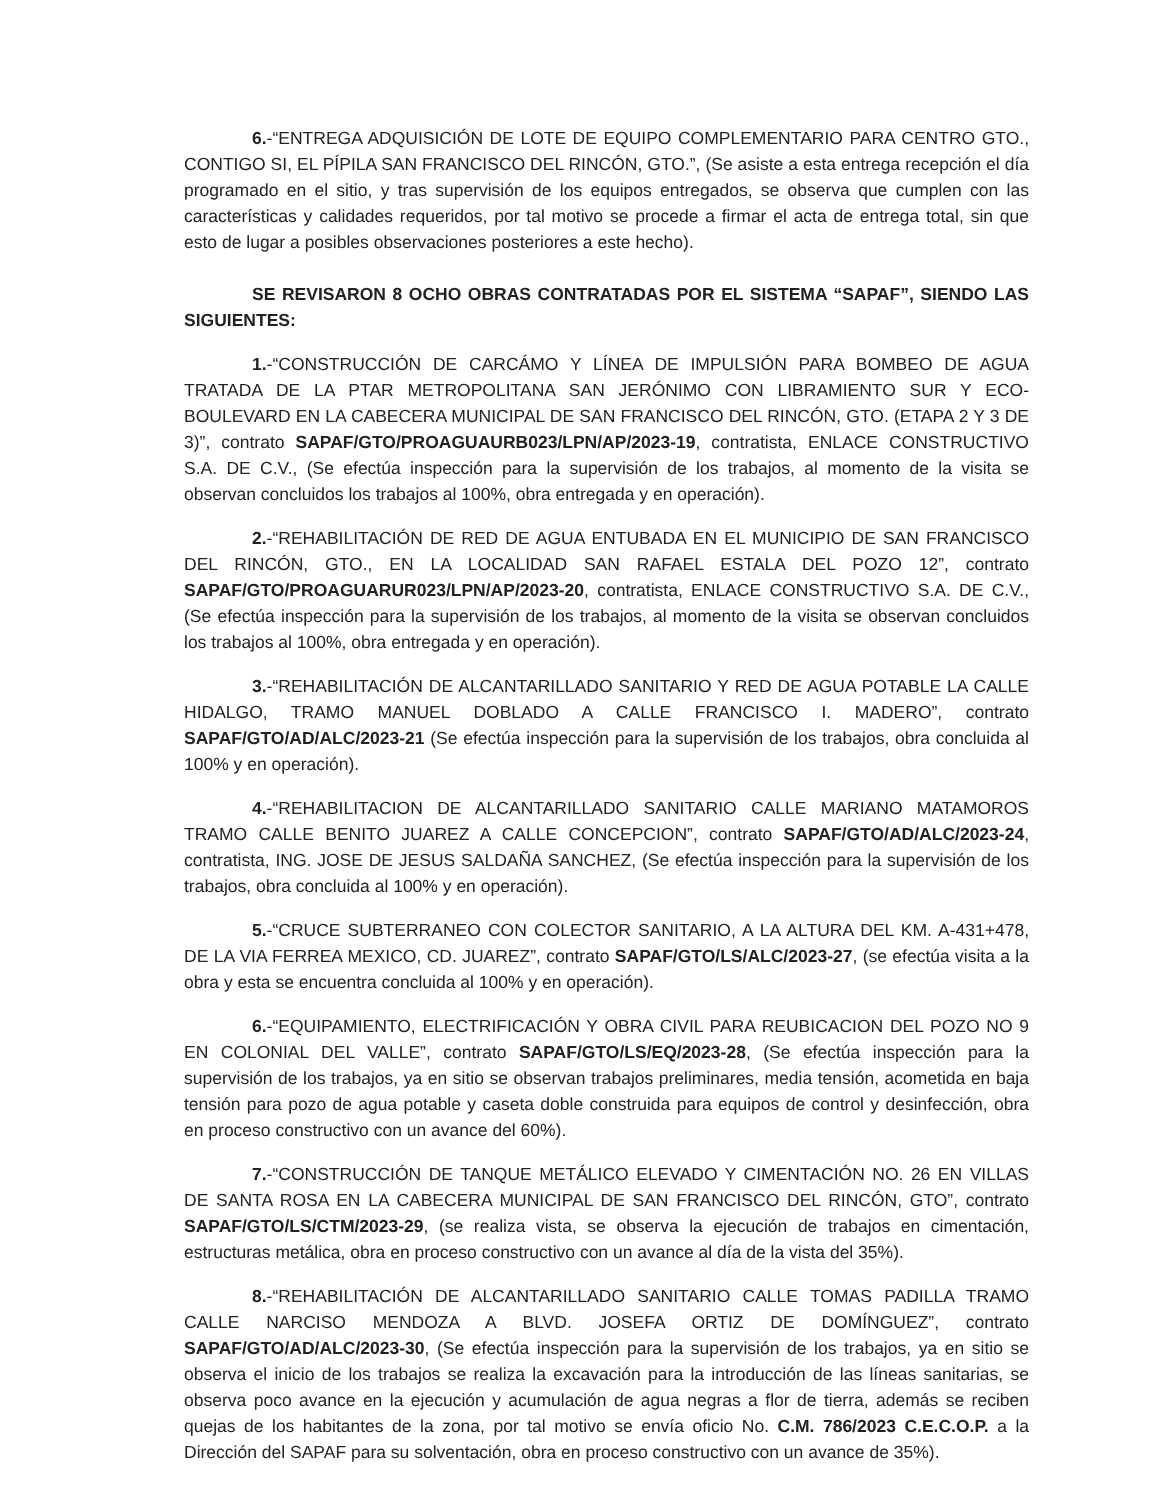6.-“ENTREGA ADQUISICIÓN DE LOTE DE EQUIPO COMPLEMENTARIO PARA CENTRO GTO., CONTIGO SI, EL PÍPILA SAN FRANCISCO DEL RINCÓN, GTO.”, (Se asiste a esta entrega recepción el día programado en el sitio, y tras supervisión de los equipos entregados, se observa que cumplen con las características y calidades requeridos, por tal motivo se procede a firmar el acta de entrega total, sin que esto de lugar a posibles observaciones posteriores a este hecho).
SE REVISARON 8 OCHO OBRAS CONTRATADAS POR EL SISTEMA “SAPAF”, SIENDO LAS SIGUIENTES:
1.-“CONSTRUCCIÓN DE CARCÁMO Y LÍNEA DE IMPULSIÓN PARA BOMBEO DE AGUA TRATADA DE LA PTAR METROPOLITANA SAN JERÓNIMO CON LIBRAMIENTO SUR Y ECO-BOULEVARD EN LA CABECERA MUNICIPAL DE SAN FRANCISCO DEL RINCÓN, GTO. (ETAPA 2 Y 3 DE 3)”, contrato SAPAF/GTO/PROAGUAURB023/LPN/AP/2023-19, contratista, ENLACE CONSTRUCTIVO S.A. DE C.V., (Se efectúa inspección para la supervisión de los trabajos, al momento de la visita se observan concluidos los trabajos al 100%, obra entregada y en operación).
2.-“REHABILITACIÓN DE RED DE AGUA ENTUBADA EN EL MUNICIPIO DE SAN FRANCISCO DEL RINCÓN, GTO., EN LA LOCALIDAD SAN RAFAEL ESTALA DEL POZO 12”, contrato SAPAF/GTO/PROAGUARUR023/LPN/AP/2023-20, contratista, ENLACE CONSTRUCTIVO S.A. DE C.V., (Se efectúa inspección para la supervisión de los trabajos, al momento de la visita se observan concluidos los trabajos al 100%, obra entregada y en operación).
3.-“REHABILITACIÓN DE ALCANTARILLADO SANITARIO Y RED DE AGUA POTABLE LA CALLE HIDALGO, TRAMO MANUEL DOBLADO A CALLE FRANCISCO I. MADERO”, contrato SAPAF/GTO/AD/ALC/2023-21 (Se efectúa inspección para la supervisión de los trabajos, obra concluida al 100% y en operación).
4.-“REHABILITACION DE ALCANTARILLADO SANITARIO CALLE MARIANO MATAMOROS TRAMO CALLE BENITO JUAREZ A CALLE CONCEPCION”, contrato SAPAF/GTO/AD/ALC/2023-24, contratista, ING. JOSE DE JESUS SALDAÑA SANCHEZ, (Se efectúa inspección para la supervisión de los trabajos, obra concluida al 100% y en operación).
5.-“CRUCE SUBTERRANEO CON COLECTOR SANITARIO, A LA ALTURA DEL KM. A-431+478, DE LA VIA FERREA MEXICO, CD. JUAREZ”, contrato SAPAF/GTO/LS/ALC/2023-27, (se efectúa visita a la obra y esta se encuentra concluida al 100% y en operación).
6.-“EQUIPAMIENTO, ELECTRIFICACIÓN Y OBRA CIVIL PARA REUBICACION DEL POZO NO 9 EN COLONIAL DEL VALLE”, contrato SAPAF/GTO/LS/EQ/2023-28, (Se efectúa inspección para la supervisión de los trabajos, ya en sitio se observan trabajos preliminares, media tensión, acometida en baja tensión para pozo de agua potable y caseta doble construida para equipos de control y desinfección, obra en proceso constructivo con un avance del 60%).
7.-“CONSTRUCCIÓN DE TANQUE METÁLICO ELEVADO Y CIMENTACIÓN NO. 26 EN VILLAS DE SANTA ROSA EN LA CABECERA MUNICIPAL DE SAN FRANCISCO DEL RINCÓN, GTO”, contrato SAPAF/GTO/LS/CTM/2023-29, (se realiza vista, se observa la ejecución de trabajos en cimentación, estructuras metálica, obra en proceso constructivo con un avance al día de la vista del 35%).
8.-“REHABILITACIÓN DE ALCANTARILLADO SANITARIO CALLE TOMAS PADILLA TRAMO CALLE NARCISO MENDOZA A BLVD. JOSEFA ORTIZ DE DOMÍNGUEZ”, contrato SAPAF/GTO/AD/ALC/2023-30, (Se efectúa inspección para la supervisión de los trabajos, ya en sitio se observa el inicio de los trabajos se realiza la excavación para la introducción de las líneas sanitarias, se observa poco avance en la ejecución y acumulación de agua negras a flor de tierra, además se reciben quejas de los habitantes de la zona, por tal motivo se envía oficio No. C.M. 786/2023 C.E.C.O.P. a la Dirección del SAPAF para su solventación, obra en proceso constructivo con un avance de 35%).